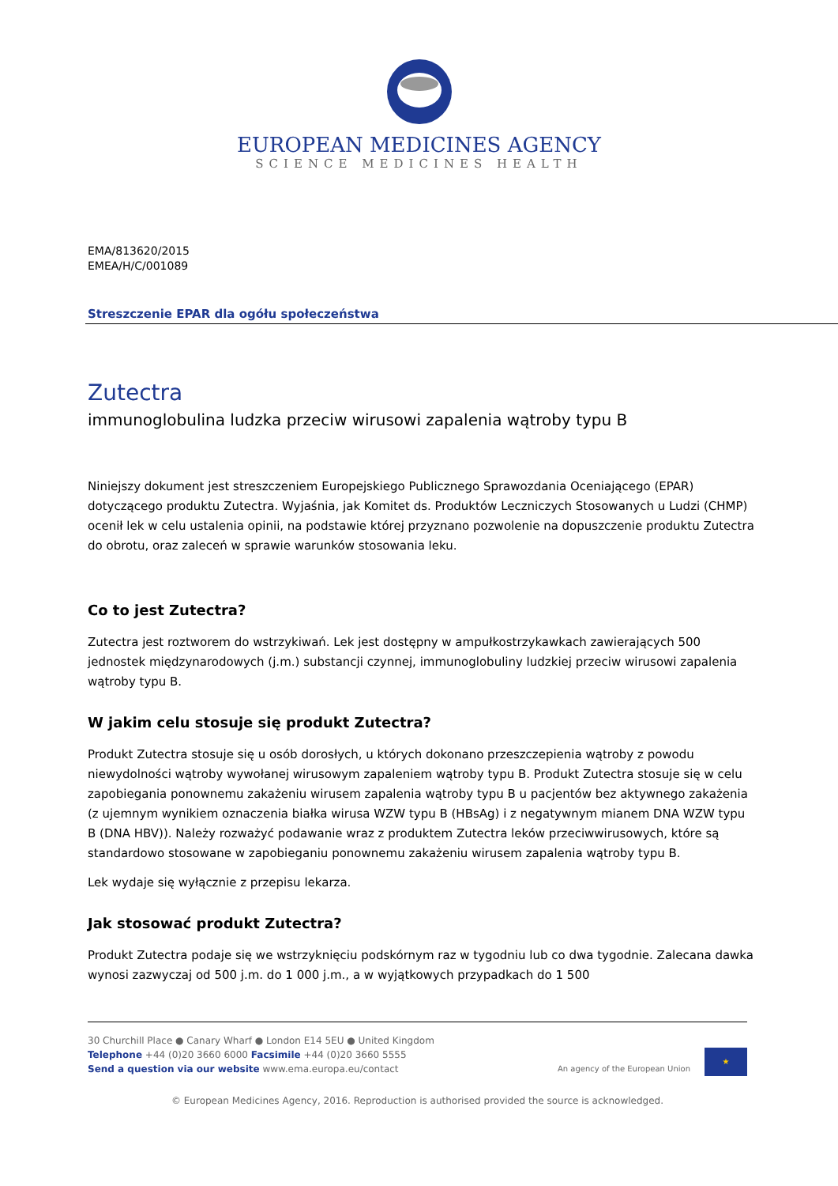EUROPEAN MEDICINES AGENCY
SCIENCE MEDICINES HEALTH
EMA/813620/2015
EMEA/H/C/001089
Streszczenie EPAR dla ogółu społeczeństwa
Zutectra
immunoglobulina ludzka przeciw wirusowi zapalenia wątroby typu B
Niniejszy dokument jest streszczeniem Europejskiego Publicznego Sprawozdania Oceniającego (EPAR) dotyczącego produktu Zutectra. Wyjaśnia, jak Komitet ds. Produktów Leczniczych Stosowanych u Ludzi (CHMP) ocenił lek w celu ustalenia opinii, na podstawie której przyznano pozwolenie na dopuszczenie produktu Zutectra do obrotu, oraz zaleceń w sprawie warunków stosowania leku.
Co to jest Zutectra?
Zutectra jest roztworem do wstrzykiwań. Lek jest dostępny w ampułkostrzykawkach zawierających 500 jednostek międzynarodowych (j.m.) substancji czynnej, immunoglobuliny ludzkiej przeciw wirusowi zapalenia wątroby typu B.
W jakim celu stosuje się produkt Zutectra?
Produkt Zutectra stosuje się u osób dorosłych, u których dokonano przeszczepienia wątroby z powodu niewydolności wątroby wywołanej wirusowym zapaleniem wątroby typu B. Produkt Zutectra stosuje się w celu zapobiegania ponownemu zakażeniu wirusem zapalenia wątroby typu B u pacjentów bez aktywnego zakażenia (z ujemnym wynikiem oznaczenia białka wirusa WZW typu B (HBsAg) i z negatywnym mianem DNA WZW typu B (DNA HBV)). Należy rozważyć podawanie wraz z produktem Zutectra leków przeciwwirusowych, które są standardowo stosowane w zapobieganiu ponownemu zakażeniu wirusem zapalenia wątroby typu B.
Lek wydaje się wyłącznie z przepisu lekarza.
Jak stosować produkt Zutectra?
Produkt Zutectra podaje się we wstrzyknięciu podskórnym raz w tygodniu lub co dwa tygodnie. Zalecana dawka wynosi zazwyczaj od 500 j.m. do 1 000 j.m., a w wyjątkowych przypadkach do 1 500
30 Churchill Place ● Canary Wharf ● London E14 5EU ● United Kingdom
Telephone +44 (0)20 3660 6000 Facsimile +44 (0)20 3660 5555
Send a question via our website www.ema.europa.eu/contact
An agency of the European Union ★
© European Medicines Agency, 2016. Reproduction is authorised provided the source is acknowledged.